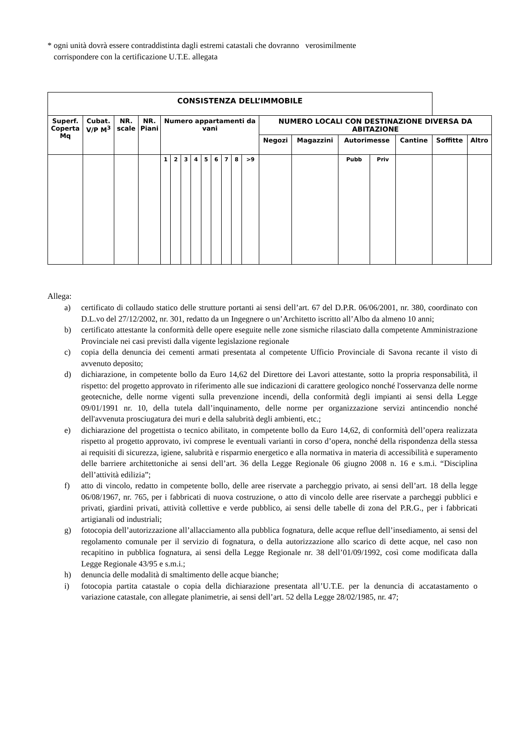* ogni unità dovrà essere contraddistinta dagli estremi catastali che dovranno verosimilmente
corrispondere con la certificazione U.T.E. allegata
| CONSISTENZA DELL’IMMOBILE | | | | | | | | | | | | | | | | | | | |
| --- | --- | --- | --- | --- | --- | --- | --- | --- | --- | --- | --- | --- | --- | --- | --- | --- | --- | --- | --- |
| Superf. Coperta Mq | Cubat. V/P M<sup>3</sup> | NR. scale | NR. Piani | Numero appartamenti da vani | | | | | | | | | NUMERO LOCALI CON DESTINAZIONE DIVERSA DA ABITAZIONE | | | | | | |
| | | | | | | | | | | | | | Negozi | Magazzini | Autorimesse | | Cantine | Soffitte | Altro |
| | | | | 1 | 2 | 3 | 4 | 5 | 6 | 7 | 8 | >9 | | | Pubb | Priv | | | |
Allega:
a) certificato di collaudo statico delle strutture portanti ai sensi dell’art. 67 del D.P.R. 06/06/2001, nr. 380, coordinato con D.L.vo del 27/12/2002, nr. 301, redatto da un Ingegnere o un’Architetto iscritto all’Albo da almeno 10 anni;
b) certificato attestante la conformità delle opere eseguite nelle zone sismiche rilasciato dalla competente Amministrazione Provinciale nei casi previsti dalla vigente legislazione regionale
c) copia della denuncia dei cementi armati presentata al competente Ufficio Provinciale di Savona recante il visto di avvenuto deposito;
d) dichiarazione, in competente bollo da Euro 14,62 del Direttore dei Lavori attestante, sotto la propria responsabilità, il rispetto: del progetto approvato in riferimento alle sue indicazioni di carattere geologico nonché l'osservanza delle norme geotecniche, delle norme vigenti sulla prevenzione incendi, della conformità degli impianti ai sensi della Legge 09/01/1991 nr. 10, della tutela dall’inquinamento, delle norme per organizzazione servizi antincendio nonché dell'avvenuta prosciugatura dei muri e della salubrità degli ambienti, etc.;
e) dichiarazione del progettista o tecnico abilitato, in competente bollo da Euro 14,62, di conformità dell’opera realizzata rispetto al progetto approvato, ivi comprese le eventuali varianti in corso d’opera, nonché della rispondenza della stessa ai requisiti di sicurezza, igiene, salubrità e risparmio energetico e alla normativa in materia di accessibilità e superamento delle barriere architettoniche ai sensi dell’art. 36 della Legge Regionale 06 giugno 2008 n. 16 e s.m.i. “Disciplina dell’attività edilizia”;
f) atto di vincolo, redatto in competente bollo, delle aree riservate a parcheggio privato, ai sensi dell’art. 18 della legge 06/08/1967, nr. 765, per i fabbricati di nuova costruzione, o atto di vincolo delle aree riservate a parcheggi pubblici e privati, giardini privati, attività collettive e verde pubblico, ai sensi delle tabelle di zona del P.R.G., per i fabbricati artigianali od industriali;
g) fotocopia dell’autorizzazione all’allacciamento alla pubblica fognatura, delle acque reflue dell’insediamento, ai sensi del regolamento comunale per il servizio di fognatura, o della autorizzazione allo scarico di dette acque, nel caso non recapitino in pubblica fognatura, ai sensi della Legge Regionale nr. 38 dell’01/09/1992, così come modificata dalla Legge Regionale 43/95 e s.m.i.;
h) denuncia delle modalità di smaltimento delle acque bianche;
i) fotocopia partita catastale o copia della dichiarazione presentata all’U.T.E. per la denuncia di accatastamento o variazione catastale, con allegate planimetrie, ai sensi dell’art. 52 della Legge 28/02/1985, nr. 47;